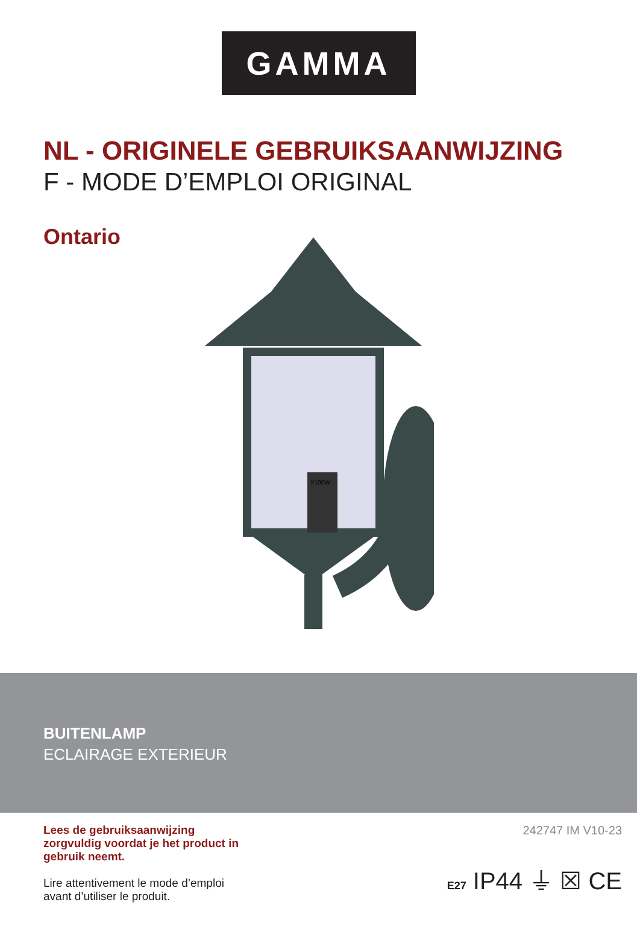GAMMA
NL - ORIGINELE GEBRUIKSAANWIJZING
F - MODE D’EMPLOI ORIGINAL
Ontario
X100W
BUITENLAMP
ECLAIRAGE EXTERIEUR
Lees de gebruiksaanwijzing zorgvuldig voordat je het product in gebruik neemt.
Lire attentivement le mode d’emploi avant d’utiliser le produit.
242747 IM V10-23
E27 IP44 ⏚ ☒ CE